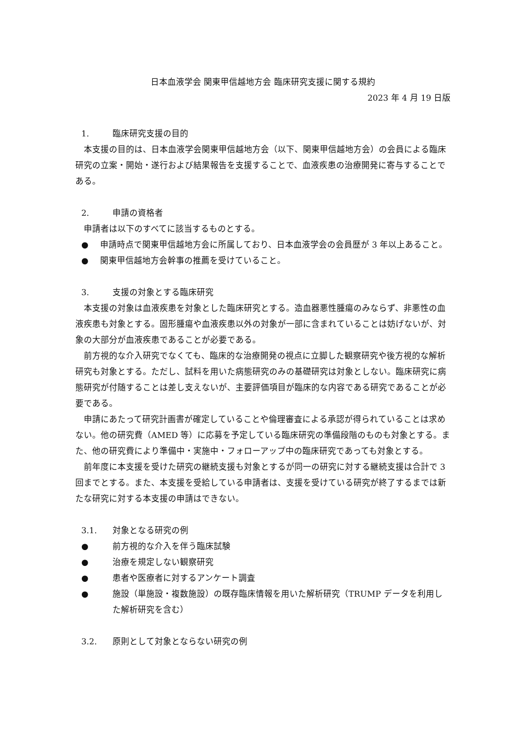日本血液学会 関東甲信越地方会 臨床研究支援に関する規約
2023 年 4 月 19 日版
1. 臨床研究支援の目的
本支援の目的は、日本血液学会関東甲信越地方会（以下、関東甲信越地方会）の会員による臨床研究の立案・開始・遂行および結果報告を支援することで、血液疾患の治療開発に寄与することである。
2. 申請の資格者
申請者は以下のすべてに該当するものとする。
● 申請時点で関東甲信越地方会に所属しており、日本血液学会の会員歴が 3 年以上あること。
● 関東甲信越地方会幹事の推薦を受けていること。
3. 支援の対象とする臨床研究
本支援の対象は血液疾患を対象とした臨床研究とする。造血器悪性腫瘍のみならず、非悪性の血液疾患も対象とする。固形腫瘍や血液疾患以外の対象が一部に含まれていることは妨げないが、対象の大部分が血液疾患であることが必要である。
前方視的な介入研究でなくても、臨床的な治療開発の視点に立脚した観察研究や後方視的な解析研究も対象とする。ただし、試料を用いた病態研究のみの基礎研究は対象としない。臨床研究に病態研究が付随することは差し支えないが、主要評価項目が臨床的な内容である研究であることが必要である。
申請にあたって研究計画書が確定していることや倫理審査による承認が得られていることは求めない。他の研究費（AMED 等）に応募を予定している臨床研究の準備段階のものも対象とする。また、他の研究費により準備中・実施中・フォローアップ中の臨床研究であっても対象とする。
前年度に本支援を受けた研究の継続支援も対象とするが同一の研究に対する継続支援は合計で 3 回までとする。また、本支援を受給している申請者は、支援を受けている研究が終了するまでは新たな研究に対する本支援の申請はできない。
3.1. 対象となる研究の例
● 前方視的な介入を伴う臨床試験
● 治療を規定しない観察研究
● 患者や医療者に対するアンケート調査
● 施設（単施設・複数施設）の既存臨床情報を用いた解析研究（TRUMP データを利用した解析研究を含む）
3.2. 原則として対象とならない研究の例